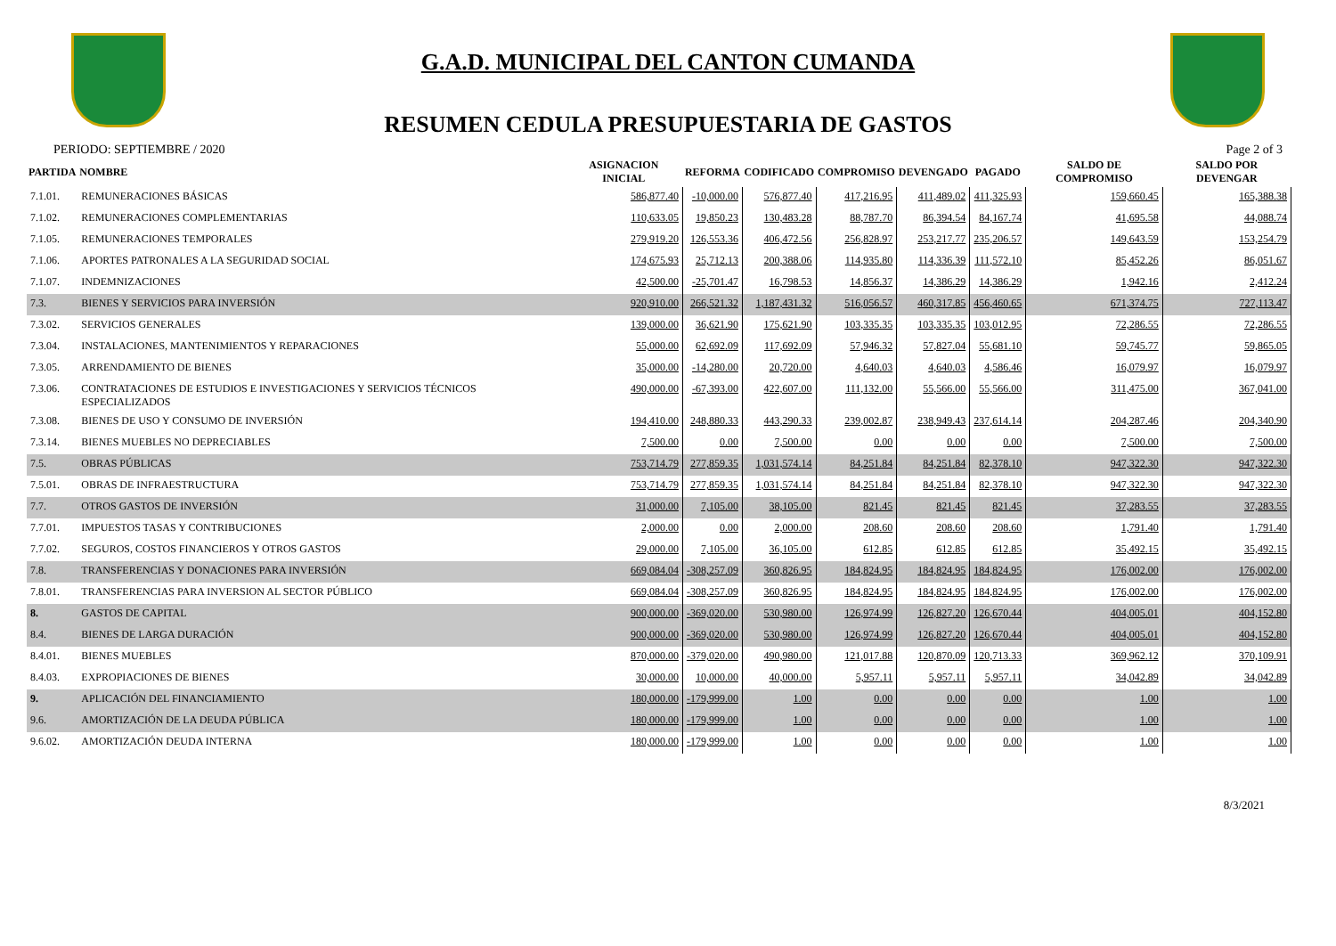G.A.D. MUNICIPAL DEL CANTON CUMANDA
RESUMEN CEDULA PRESUPUESTARIA DE GASTOS
PERIODO: SEPTIEMBRE / 2020 Page 2 of 3
| PARTIDA | NOMBRE | ASIGNACION INICIAL | REFORMA | CODIFICADO | COMPROMISO | DEVENGADO | PAGADO | SALDO DE COMPROMISO | SALDO POR DEVENGAR |
| --- | --- | --- | --- | --- | --- | --- | --- | --- | --- |
| 7.1.01. | REMUNERACIONES BÁSICAS | 586,877.40 | -10,000.00 | 576,877.40 | 417,216.95 | 411,489.02 | 411,325.93 | 159,660.45 | 165,388.38 |
| 7.1.02. | REMUNERACIONES COMPLEMENTARIAS | 110,633.05 | 19,850.23 | 130,483.28 | 88,787.70 | 86,394.54 | 84,167.74 | 41,695.58 | 44,088.74 |
| 7.1.05. | REMUNERACIONES TEMPORALES | 279,919.20 | 126,553.36 | 406,472.56 | 256,828.97 | 253,217.77 | 235,206.57 | 149,643.59 | 153,254.79 |
| 7.1.06. | APORTES PATRONALES A LA SEGURIDAD SOCIAL | 174,675.93 | 25,712.13 | 200,388.06 | 114,935.80 | 114,336.39 | 111,572.10 | 85,452.26 | 86,051.67 |
| 7.1.07. | INDEMNIZACIONES | 42,500.00 | -25,701.47 | 16,798.53 | 14,856.37 | 14,386.29 | 14,386.29 | 1,942.16 | 2,412.24 |
| 7.3. | BIENES Y SERVICIOS PARA INVERSIÓN | 920,910.00 | 266,521.32 | 1,187,431.32 | 516,056.57 | 460,317.85 | 456,460.65 | 671,374.75 | 727,113.47 |
| 7.3.02. | SERVICIOS GENERALES | 139,000.00 | 36,621.90 | 175,621.90 | 103,335.35 | 103,335.35 | 103,012.95 | 72,286.55 | 72,286.55 |
| 7.3.04. | INSTALACIONES, MANTENIMIENTOS Y REPARACIONES | 55,000.00 | 62,692.09 | 117,692.09 | 57,946.32 | 57,827.04 | 55,681.10 | 59,745.77 | 59,865.05 |
| 7.3.05. | ARRENDAMIENTO DE BIENES | 35,000.00 | -14,280.00 | 20,720.00 | 4,640.03 | 4,640.03 | 4,586.46 | 16,079.97 | 16,079.97 |
| 7.3.06. | CONTRATACIONES DE ESTUDIOS E INVESTIGACIONES Y SERVICIOS TÉCNICOS ESPECIALIZADOS | 490,000.00 | -67,393.00 | 422,607.00 | 111,132.00 | 55,566.00 | 55,566.00 | 311,475.00 | 367,041.00 |
| 7.3.08. | BIENES DE USO Y CONSUMO DE INVERSIÓN | 194,410.00 | 248,880.33 | 443,290.33 | 239,002.87 | 238,949.43 | 237,614.14 | 204,287.46 | 204,340.90 |
| 7.3.14. | BIENES MUEBLES NO DEPRECIABLES | 7,500.00 | 0.00 | 7,500.00 | 0.00 | 0.00 | 0.00 | 7,500.00 | 7,500.00 |
| 7.5. | OBRAS PÚBLICAS | 753,714.79 | 277,859.35 | 1,031,574.14 | 84,251.84 | 84,251.84 | 82,378.10 | 947,322.30 | 947,322.30 |
| 7.5.01. | OBRAS DE INFRAESTRUCTURA | 753,714.79 | 277,859.35 | 1,031,574.14 | 84,251.84 | 84,251.84 | 82,378.10 | 947,322.30 | 947,322.30 |
| 7.7. | OTROS GASTOS DE INVERSIÓN | 31,000.00 | 7,105.00 | 38,105.00 | 821.45 | 821.45 | 821.45 | 37,283.55 | 37,283.55 |
| 7.7.01. | IMPUESTOS TASAS Y CONTRIBUCIONES | 2,000.00 | 0.00 | 2,000.00 | 208.60 | 208.60 | 208.60 | 1,791.40 | 1,791.40 |
| 7.7.02. | SEGUROS, COSTOS FINANCIEROS Y OTROS GASTOS | 29,000.00 | 7,105.00 | 36,105.00 | 612.85 | 612.85 | 612.85 | 35,492.15 | 35,492.15 |
| 7.8. | TRANSFERENCIAS Y DONACIONES PARA INVERSIÓN | 669,084.04 | -308,257.09 | 360,826.95 | 184,824.95 | 184,824.95 | 184,824.95 | 176,002.00 | 176,002.00 |
| 7.8.01. | TRANSFERENCIAS PARA INVERSION AL SECTOR PÚBLICO | 669,084.04 | -308,257.09 | 360,826.95 | 184,824.95 | 184,824.95 | 184,824.95 | 176,002.00 | 176,002.00 |
| 8. | GASTOS DE CAPITAL | 900,000.00 | -369,020.00 | 530,980.00 | 126,974.99 | 126,827.20 | 126,670.44 | 404,005.01 | 404,152.80 |
| 8.4. | BIENES DE LARGA DURACIÓN | 900,000.00 | -369,020.00 | 530,980.00 | 126,974.99 | 126,827.20 | 126,670.44 | 404,005.01 | 404,152.80 |
| 8.4.01. | BIENES MUEBLES | 870,000.00 | -379,020.00 | 490,980.00 | 121,017.88 | 120,870.09 | 120,713.33 | 369,962.12 | 370,109.91 |
| 8.4.03. | EXPROPIACIONES DE BIENES | 30,000.00 | 10,000.00 | 40,000.00 | 5,957.11 | 5,957.11 | 5,957.11 | 34,042.89 | 34,042.89 |
| 9. | APLICACIÓN DEL FINANCIAMIENTO | 180,000.00 | -179,999.00 | 1.00 | 0.00 | 0.00 | 0.00 | 1.00 | 1.00 |
| 9.6. | AMORTIZACIÓN DE LA DEUDA PÚBLICA | 180,000.00 | -179,999.00 | 1.00 | 0.00 | 0.00 | 0.00 | 1.00 | 1.00 |
| 9.6.02. | AMORTIZACIÓN DEUDA INTERNA | 180,000.00 | -179,999.00 | 1.00 | 0.00 | 0.00 | 0.00 | 1.00 | 1.00 |
8/3/2021